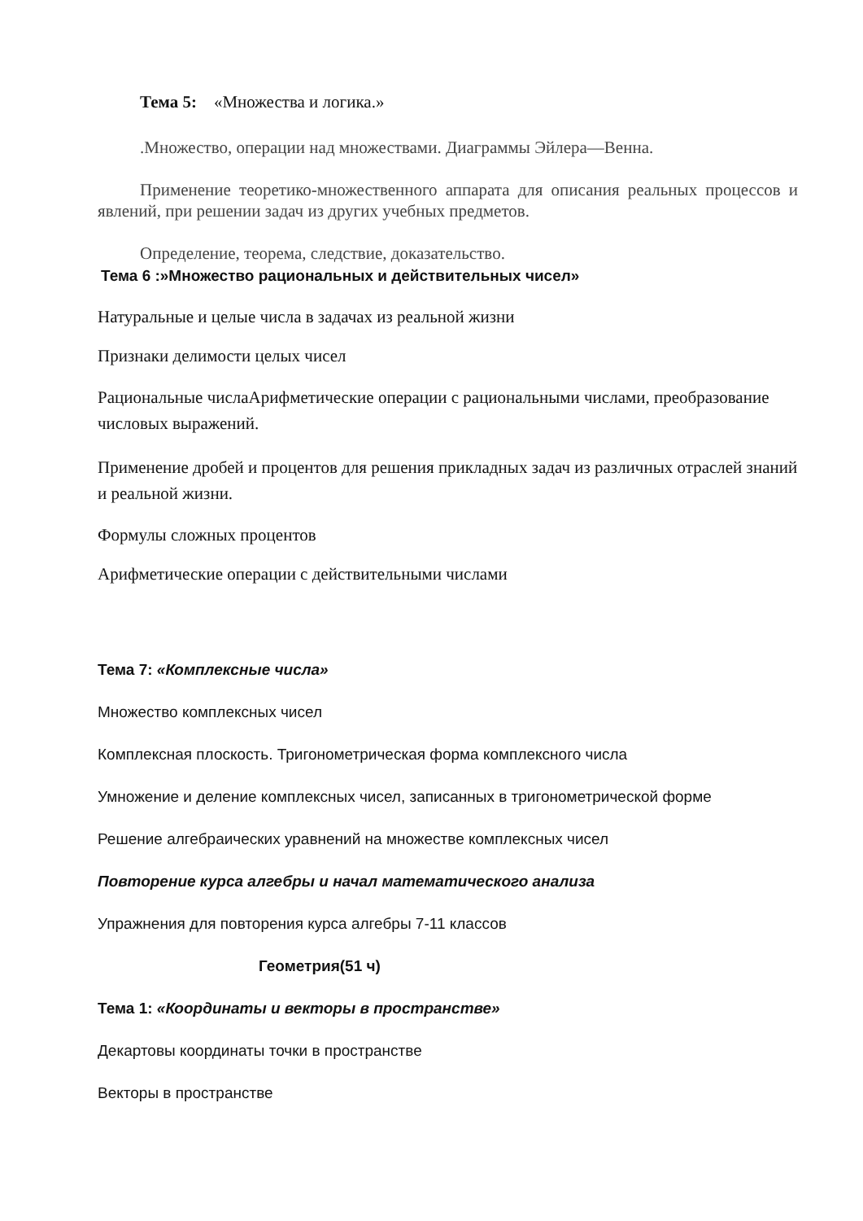Тема 5: «Множества и логика.»
.Множество, операции над множествами. Диаграммы Эйлера—Венна.
Применение теоретико-множественного аппарата для описания реальных процессов и явлений, при решении задач из других учебных предметов.
Определение, теорема, следствие, доказательство.
Тема 6 :»Множество рациональных и действительных чисел»
Натуральные и целые числа в задачах из реальной жизни
Признаки делимости целых чисел
Рациональные числаАрифметические операции с рациональными числами, преобразование числовых выражений.
Применение дробей и процентов для решения прикладных задач из различных отраслей знаний и реальной жизни.
Формулы сложных процентов
Арифметические операции с действительными числами
Тема 7: «Комплексные числа»
Множество комплексных чисел
Комплексная плоскость. Тригонометрическая форма комплексного числа
Умножение и деление комплексных чисел, записанных в тригонометрической форме
Решение алгебраических уравнений на множестве комплексных чисел
Повторение курса алгебры и начал математического анализа
Упражнения для повторения курса алгебры 7-11 классов
Геометрия(51 ч)
Тема 1: «Координаты и векторы в пространстве»
Декартовы координаты точки в пространстве
Векторы в пространстве